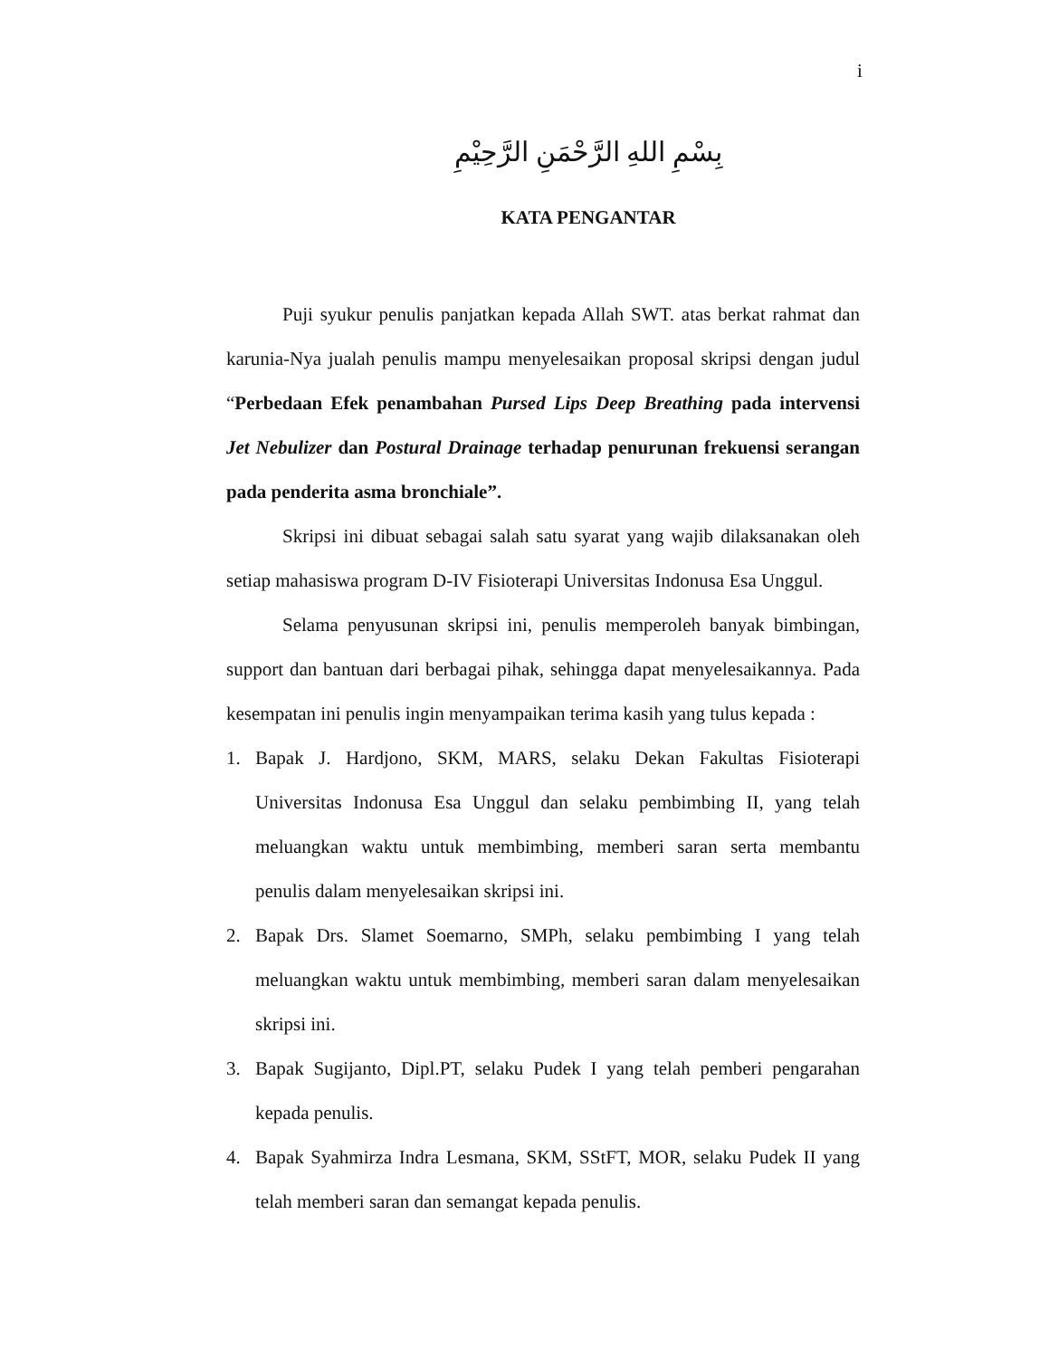i
بِسْمِ اللهِ الرَّحْمَنِ الرَّحِيْمِ
KATA PENGANTAR
Puji syukur penulis panjatkan kepada Allah SWT. atas berkat rahmat dan karunia-Nya jualah penulis mampu menyelesaikan proposal skripsi dengan judul “Perbedaan Efek penambahan Pursed Lips Deep Breathing pada intervensi Jet Nebulizer dan Postural Drainage terhadap penurunan frekuensi serangan pada penderita asma bronchiale”.
Skripsi ini dibuat sebagai salah satu syarat yang wajib dilaksanakan oleh setiap mahasiswa program D-IV Fisioterapi Universitas Indonusa Esa Unggul.
Selama penyusunan skripsi ini, penulis memperoleh banyak bimbingan, support dan bantuan dari berbagai pihak, sehingga dapat menyelesaikannya. Pada kesempatan ini penulis ingin menyampaikan terima kasih yang tulus kepada :
1. Bapak J. Hardjono, SKM, MARS, selaku Dekan Fakultas Fisioterapi Universitas Indonusa Esa Unggul dan selaku pembimbing II, yang telah meluangkan waktu untuk membimbing, memberi saran serta membantu penulis dalam menyelesaikan skripsi ini.
2. Bapak Drs. Slamet Soemarno, SMPh, selaku pembimbing I yang telah meluangkan waktu untuk membimbing, memberi saran dalam menyelesaikan skripsi ini.
3. Bapak Sugijanto, Dipl.PT, selaku Pudek I yang telah pemberi pengarahan kepada penulis.
4. Bapak Syahmirza Indra Lesmana, SKM, SStFT, MOR, selaku Pudek II yang telah memberi saran dan semangat kepada penulis.